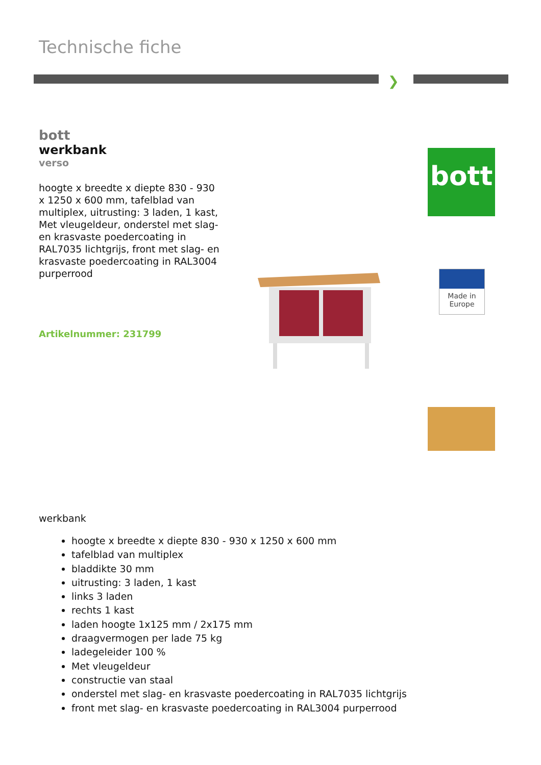Technische fiche
❯
bott
werkbank
verso
hoogte x breedte x diepte 830 - 930 x 1250 x 600 mm, tafelblad van multiplex, uitrusting: 3 laden, 1 kast, Met vleugeldeur, onderstel met slag- en krasvaste poedercoating in RAL7035 lichtgrijs, front met slag- en krasvaste poedercoating in RAL3004 purperrood
Artikelnummer: 231799
bott
Made in
Europe
werkbank
hoogte x breedte x diepte 830 - 930 x 1250 x 600 mm
tafelblad van multiplex
bladdikte 30 mm
uitrusting: 3 laden, 1 kast
links 3 laden
rechts 1 kast
laden hoogte 1x125 mm / 2x175 mm
draagvermogen per lade 75 kg
ladegeleider 100 %
Met vleugeldeur
constructie van staal
onderstel met slag- en krasvaste poedercoating in RAL7035 lichtgrijs
front met slag- en krasvaste poedercoating in RAL3004 purperrood